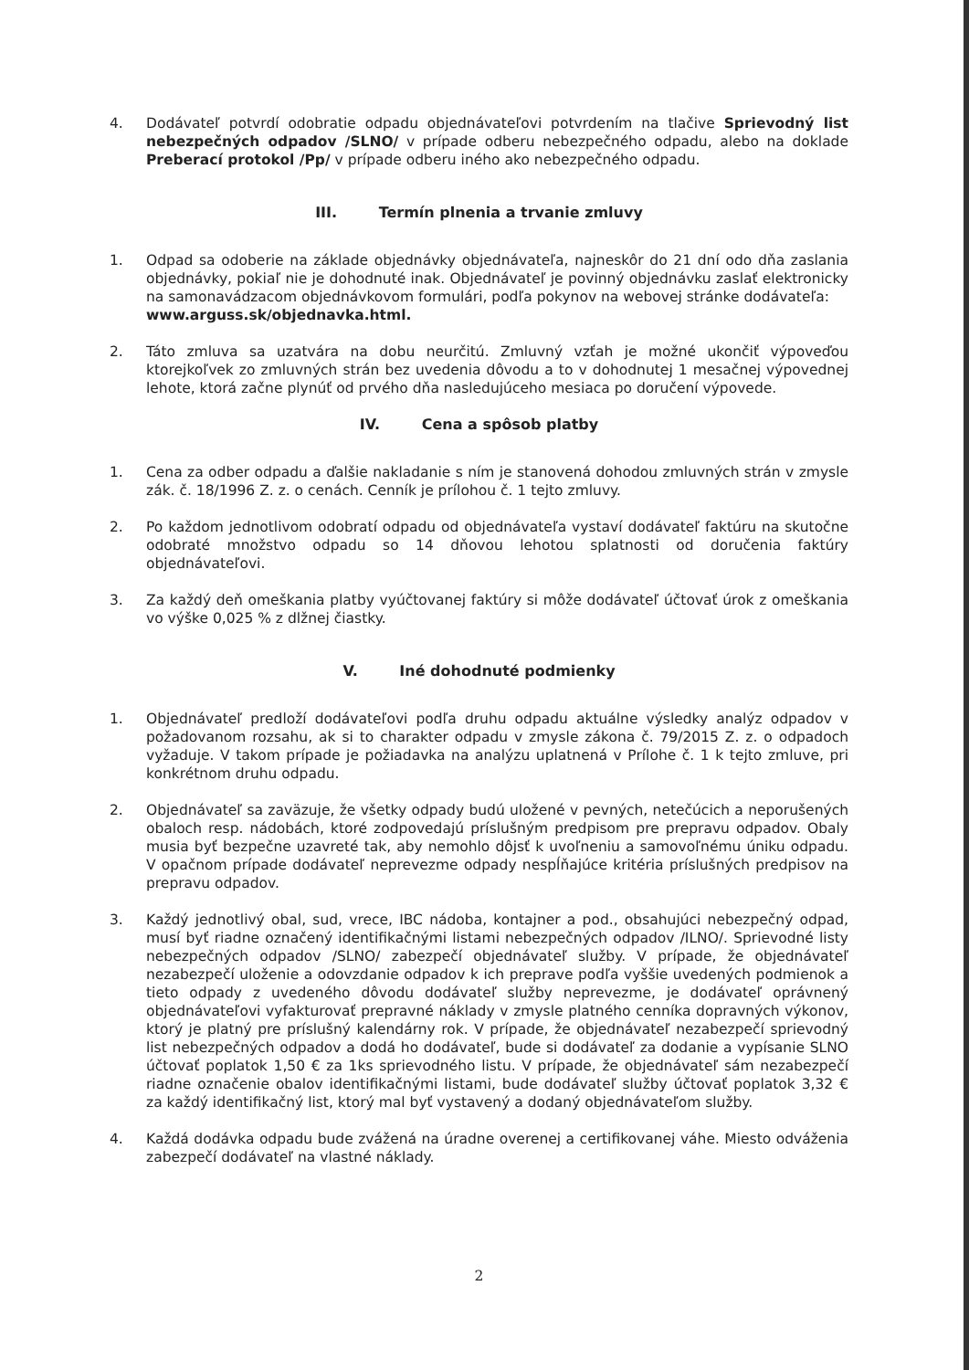4. Dodávateľ potvrdí odobratie odpadu objednávateľovi potvrdením na tlačive Sprievodný list nebezpečných odpadov /SLNO/ v prípade odberu nebezpečného odpadu, alebo na doklade Preberací protokol /Pp/ v prípade odberu iného ako nebezpečného odpadu.
III. Termín plnenia a trvanie zmluvy
1. Odpad sa odoberie na základe objednávky objednávateľa, najneskôr do 21 dní odo dňa zaslania objednávky, pokiaľ nie je dohodnuté inak. Objednávateľ je povinný objednávku zaslať elektronicky na samonavádzacom objednávkovom formulári, podľa pokynov na webovej stránke dodávateľa:
www.arguss.sk/objednavka.html.
2. Táto zmluva sa uzatvára na dobu neurčitú. Zmluvný vzťah je možné ukončiť výpoveďou ktorejkoľvek zo zmluvných strán bez uvedenia dôvodu a to v dohodnutej 1 mesačnej výpovednej lehote, ktorá začne plynúť od prvého dňa nasledujúceho mesiaca po doručení výpovede.
IV. Cena a spôsob platby
1. Cena za odber odpadu a ďalšie nakladanie s ním je stanovená dohodou zmluvných strán v zmysle zák. č. 18/1996 Z. z. o cenách. Cenník je prílohou č. 1 tejto zmluvy.
2. Po každom jednotlivom odobratí odpadu od objednávateľa vystaví dodávateľ faktúru na skutočne odobraté množstvo odpadu so 14 dňovou lehotou splatnosti od doručenia faktúry objednávateľovi.
3. Za každý deň omeškania platby vyúčtovanej faktúry si môže dodávateľ účtovať úrok z omeškania vo výške 0,025 % z dlžnej čiastky.
V. Iné dohodnuté podmienky
1. Objednávateľ predloží dodávateľovi podľa druhu odpadu aktuálne výsledky analýz odpadov v požadovanom rozsahu, ak si to charakter odpadu v zmysle zákona č. 79/2015 Z. z. o odpadoch vyžaduje. V takom prípade je požiadavka na analýzu uplatnená v Prílohe č. 1 k tejto zmluve, pri konkrétnom druhu odpadu.
2. Objednávateľ sa zaväzuje, že všetky odpady budú uložené v pevných, netečúcich a neporušených obaloch resp. nádobách, ktoré zodpovedajú príslušným predpisom pre prepravu odpadov. Obaly musia byť bezpečne uzavreté tak, aby nemohlo dôjsť k uvoľneniu a samovoľnému úniku odpadu. V opačnom prípade dodávateľ neprevezme odpady nespĺňajúce kritéria príslušných predpisov na prepravu odpadov.
3. Každý jednotlivý obal, sud, vrece, IBC nádoba, kontajner a pod., obsahujúci nebezpečný odpad, musí byť riadne označený identifikačnými listami nebezpečných odpadov /ILNO/. Sprievodné listy nebezpečných odpadov /SLNO/ zabezpečí objednávateľ služby. V prípade, že objednávateľ nezabezpečí uloženie a odovzdanie odpadov k ich preprave podľa vyššie uvedených podmienok a tieto odpady z uvedeného dôvodu dodávateľ služby neprevezme, je dodávateľ oprávnený objednávateľovi vyfakturovať prepravné náklady v zmysle platného cenníka dopravných výkonov, ktorý je platný pre príslušný kalendárny rok. V prípade, že objednávateľ nezabezpečí sprievodný list nebezpečných odpadov a dodá ho dodávateľ, bude si dodávateľ za dodanie a vypísanie SLNO účtovať poplatok 1,50 € za 1ks sprievodného listu. V prípade, že objednávateľ sám nezabezpečí riadne označenie obalov identifikačnými listami, bude dodávateľ služby účtovať poplatok 3,32 € za každý identifikačný list, ktorý mal byť vystavený a dodaný objednávateľom služby.
4. Každá dodávka odpadu bude zvážená na úradne overenej a certifikovanej váhe. Miesto odváženia zabezpečí dodávateľ na vlastné náklady.
2